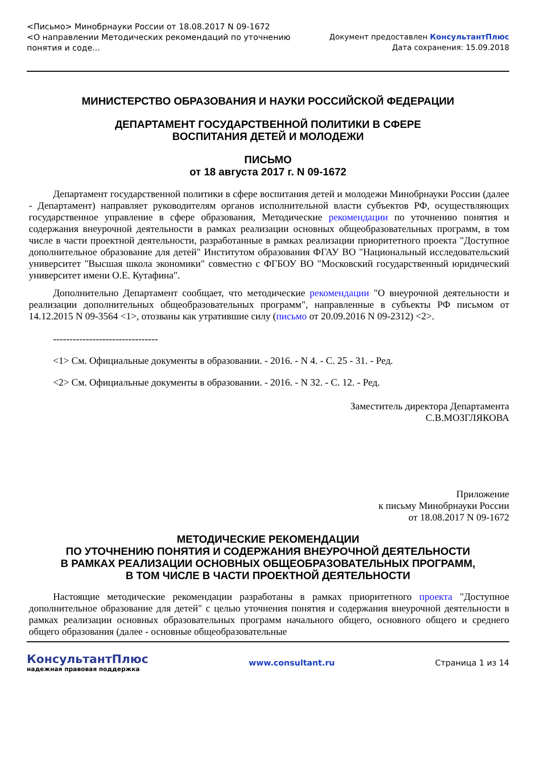<Письмо> Минобрнауки России от 18.08.2017 N 09-1672
<О направлении Методических рекомендаций по уточнению
понятия и соде...
Документ предоставлен КонсультантПлюс
Дата сохранения: 15.09.2018
МИНИСТЕРСТВО ОБРАЗОВАНИЯ И НАУКИ РОССИЙСКОЙ ФЕДЕРАЦИИ
ДЕПАРТАМЕНТ ГОСУДАРСТВЕННОЙ ПОЛИТИКИ В СФЕРЕ
ВОСПИТАНИЯ ДЕТЕЙ И МОЛОДЕЖИ
ПИСЬМО
от 18 августа 2017 г. N 09-1672
Департамент государственной политики в сфере воспитания детей и молодежи Минобрнауки России (далее - Департамент) направляет руководителям органов исполнительной власти субъектов РФ, осуществляющих государственное управление в сфере образования, Методические рекомендации по уточнению понятия и содержания внеурочной деятельности в рамках реализации основных общеобразовательных программ, в том числе в части проектной деятельности, разработанные в рамках реализации приоритетного проекта "Доступное дополнительное образование для детей" Институтом образования ФГАУ ВО "Национальный исследовательский университет "Высшая школа экономики" совместно с ФГБОУ ВО "Московский государственный юридический университет имени О.Е. Кутафина".
Дополнительно Департамент сообщает, что методические рекомендации "О внеурочной деятельности и реализации дополнительных общеобразовательных программ", направленные в субъекты РФ письмом от 14.12.2015 N 09-3564 <1>, отозваны как утратившие силу (письмо от 20.09.2016 N 09-2312) <2>.
--------------------------------
<1> См. Официальные документы в образовании. - 2016. - N 4. - С. 25 - 31. - Ред.
<2> См. Официальные документы в образовании. - 2016. - N 32. - С. 12. - Ред.
Заместитель директора Департамента
С.В.МОЗГЛЯКОВА
Приложение
к письму Минобрнауки России
от 18.08.2017 N 09-1672
МЕТОДИЧЕСКИЕ РЕКОМЕНДАЦИИ
ПО УТОЧНЕНИЮ ПОНЯТИЯ И СОДЕРЖАНИЯ ВНЕУРОЧНОЙ ДЕЯТЕЛЬНОСТИ
В РАМКАХ РЕАЛИЗАЦИИ ОСНОВНЫХ ОБЩЕОБРАЗОВАТЕЛЬНЫХ ПРОГРАММ,
В ТОМ ЧИСЛЕ В ЧАСТИ ПРОЕКТНОЙ ДЕЯТЕЛЬНОСТИ
Настоящие методические рекомендации разработаны в рамках приоритетного проекта "Доступное дополнительное образование для детей" с целью уточнения понятия и содержания внеурочной деятельности в рамках реализации основных образовательных программ начального общего, основного общего и среднего общего образования (далее - основные общеобразовательные
КонсультантПлюс
надежная правовая поддержка
www.consultant.ru Страница 1 из 14